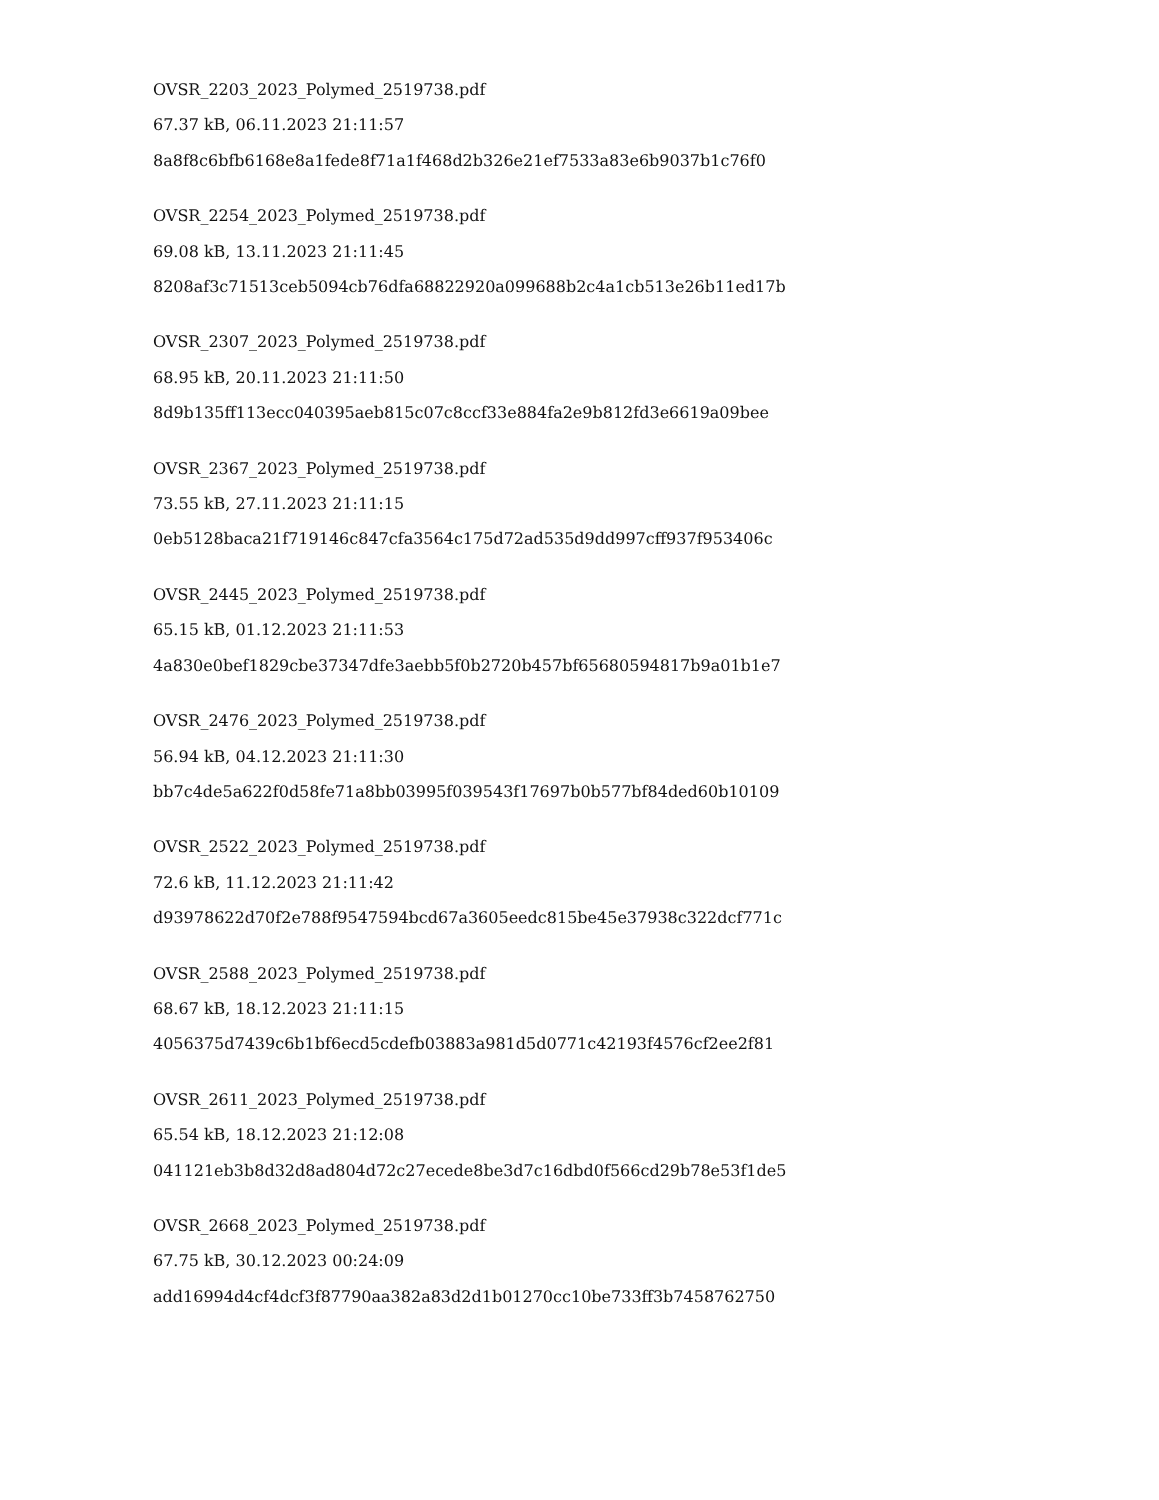OVSR_2203_2023_Polymed_2519738.pdf
67.37 kB, 06.11.2023 21:11:57
8a8f8c6bfb6168e8a1fede8f71a1f468d2b326e21ef7533a83e6b9037b1c76f0
OVSR_2254_2023_Polymed_2519738.pdf
69.08 kB, 13.11.2023 21:11:45
8208af3c71513ceb5094cb76dfa68822920a099688b2c4a1cb513e26b11ed17b
OVSR_2307_2023_Polymed_2519738.pdf
68.95 kB, 20.11.2023 21:11:50
8d9b135ff113ecc040395aeb815c07c8ccf33e884fa2e9b812fd3e6619a09bee
OVSR_2367_2023_Polymed_2519738.pdf
73.55 kB, 27.11.2023 21:11:15
0eb5128baca21f719146c847cfa3564c175d72ad535d9dd997cff937f953406c
OVSR_2445_2023_Polymed_2519738.pdf
65.15 kB, 01.12.2023 21:11:53
4a830e0bef1829cbe37347dfe3aebb5f0b2720b457bf65680594817b9a01b1e7
OVSR_2476_2023_Polymed_2519738.pdf
56.94 kB, 04.12.2023 21:11:30
bb7c4de5a622f0d58fe71a8bb03995f039543f17697b0b577bf84ded60b10109
OVSR_2522_2023_Polymed_2519738.pdf
72.6 kB, 11.12.2023 21:11:42
d93978622d70f2e788f9547594bcd67a3605eedc815be45e37938c322dcf771c
OVSR_2588_2023_Polymed_2519738.pdf
68.67 kB, 18.12.2023 21:11:15
4056375d7439c6b1bf6ecd5cdefb03883a981d5d0771c42193f4576cf2ee2f81
OVSR_2611_2023_Polymed_2519738.pdf
65.54 kB, 18.12.2023 21:12:08
041121eb3b8d32d8ad804d72c27ecede8be3d7c16dbd0f566cd29b78e53f1de5
OVSR_2668_2023_Polymed_2519738.pdf
67.75 kB, 30.12.2023 00:24:09
add16994d4cf4dcf3f87790aa382a83d2d1b01270cc10be733ff3b7458762750